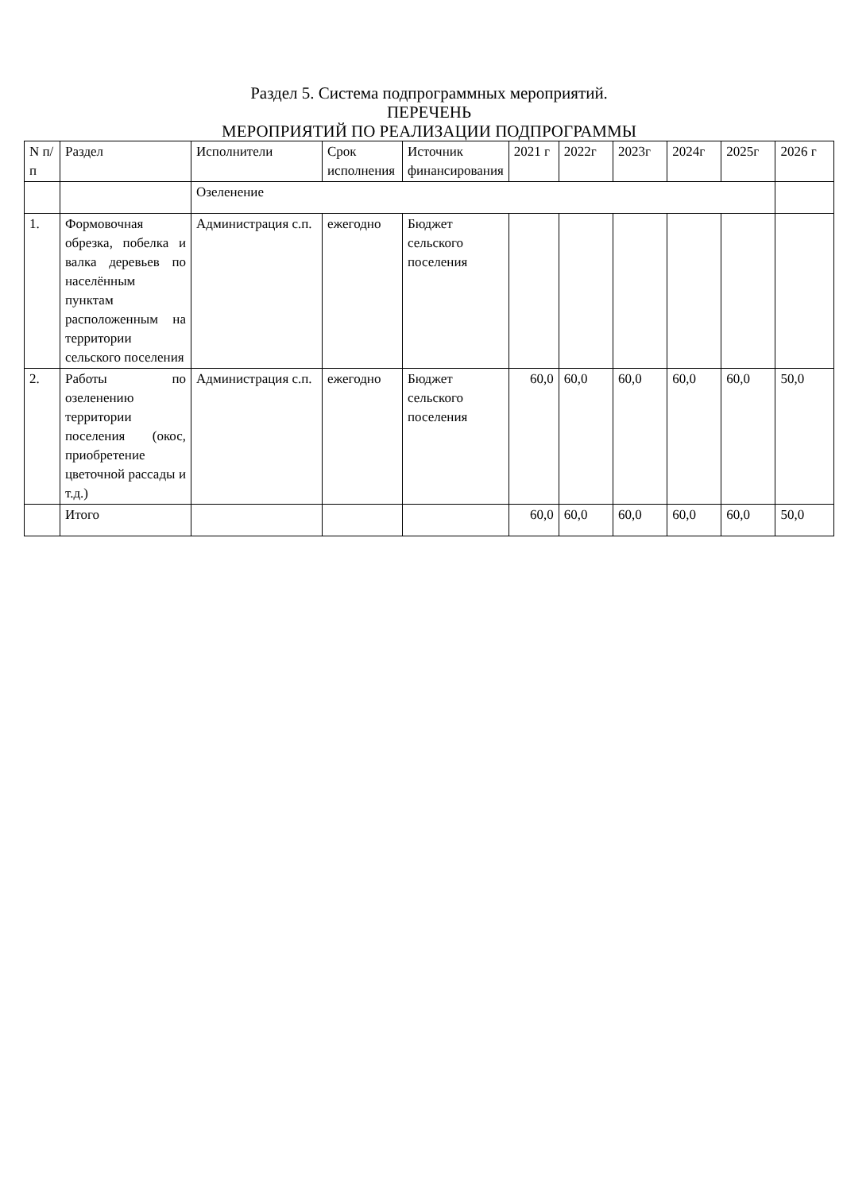Раздел 5. Система подпрограммных мероприятий.
ПЕРЕЧЕНЬ
МЕРОПРИЯТИЙ ПО РЕАЛИЗАЦИИ ПОДПРОГРАММЫ
| N п/п | Раздел | Исполнители | Срок исполнения | Источник финансирования | 2021 г | 2022г | 2023г | 2024г | 2025г | 2026 г |
| --- | --- | --- | --- | --- | --- | --- | --- | --- | --- | --- |
| | | Озеленение | | | | | | | | |
| 1. | Формовочная обрезка, побелка и валка деревьев по населённым пунктам расположенным на территории сельского поселения | Администрация с.п. | ежегодно | Бюджет сельского поселения | | | | | | |
| 2. | Работы по озеленению территории поселения (окос, приобретение цветочной рассады и т.д.) | Администрация с.п. | ежегодно | Бюджет сельского поселения | 60,0 | 60,0 | 60,0 | 60,0 | 60,0 | 50,0 |
| | Итого | | | | 60,0 | 60,0 | 60,0 | 60,0 | 60,0 | 50,0 |